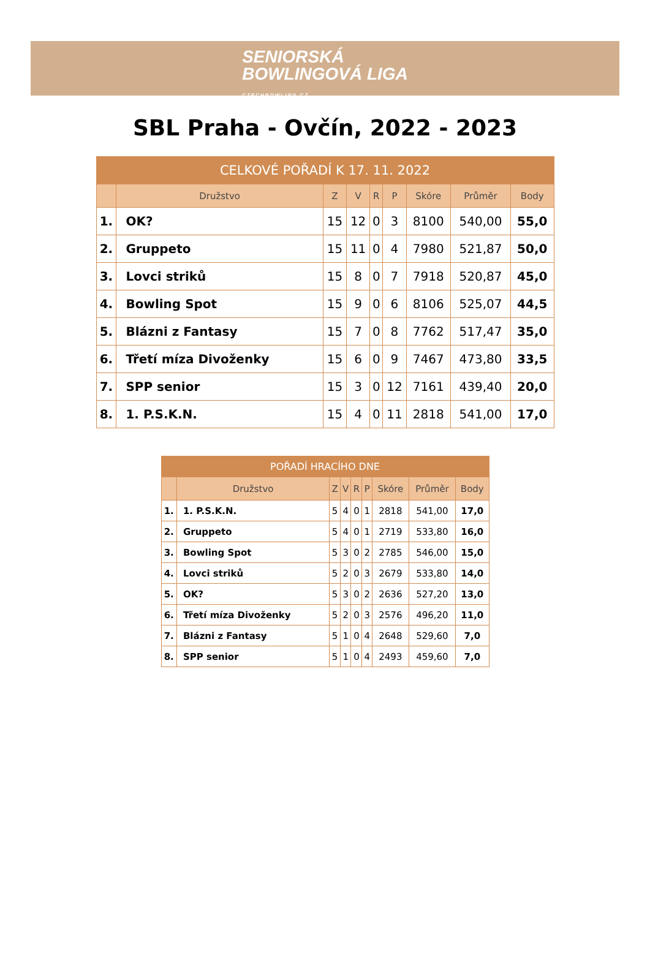SENIORSKÁ
BOWLINGOVÁ LIGA
CZECHBOWLING.CZ
SBL Praha - Ovčín, 2022 - 2023
| CELKOVÉ POŘADÍ K 17. 11. 2022 | | | | | | | | |
| --- | --- | --- | --- | --- | --- | --- | --- | --- |
| | Družstvo | Z | V | R | P | Skóre | Průměr | Body |
| 1. | OK? | 15 | 12 | 0 | 3 | 8100 | 540,00 | 55,0 |
| 2. | Gruppeto | 15 | 11 | 0 | 4 | 7980 | 521,87 | 50,0 |
| 3. | Lovci striků | 15 | 8 | 0 | 7 | 7918 | 520,87 | 45,0 |
| 4. | Bowling Spot | 15 | 9 | 0 | 6 | 8106 | 525,07 | 44,5 |
| 5. | Blázni z Fantasy | 15 | 7 | 0 | 8 | 7762 | 517,47 | 35,0 |
| 6. | Třetí míza Divoženky | 15 | 6 | 0 | 9 | 7467 | 473,80 | 33,5 |
| 7. | SPP senior | 15 | 3 | 0 | 12 | 7161 | 439,40 | 20,0 |
| 8. | 1. P.S.K.N. | 15 | 4 | 0 | 11 | 2818 | 541,00 | 17,0 |
| POŘADÍ HRACÍHO DNE | | | | | | | | |
| --- | --- | --- | --- | --- | --- | --- | --- | --- |
| | Družstvo | Z | V | R | P | Skóre | Průměr | Body |
| 1. | 1. P.S.K.N. | 5 | 4 | 0 | 1 | 2818 | 541,00 | 17,0 |
| 2. | Gruppeto | 5 | 4 | 0 | 1 | 2719 | 533,80 | 16,0 |
| 3. | Bowling Spot | 5 | 3 | 0 | 2 | 2785 | 546,00 | 15,0 |
| 4. | Lovci striků | 5 | 2 | 0 | 3 | 2679 | 533,80 | 14,0 |
| 5. | OK? | 5 | 3 | 0 | 2 | 2636 | 527,20 | 13,0 |
| 6. | Třetí míza Divoženky | 5 | 2 | 0 | 3 | 2576 | 496,20 | 11,0 |
| 7. | Blázni z Fantasy | 5 | 1 | 0 | 4 | 2648 | 529,60 | 7,0 |
| 8. | SPP senior | 5 | 1 | 0 | 4 | 2493 | 459,60 | 7,0 |